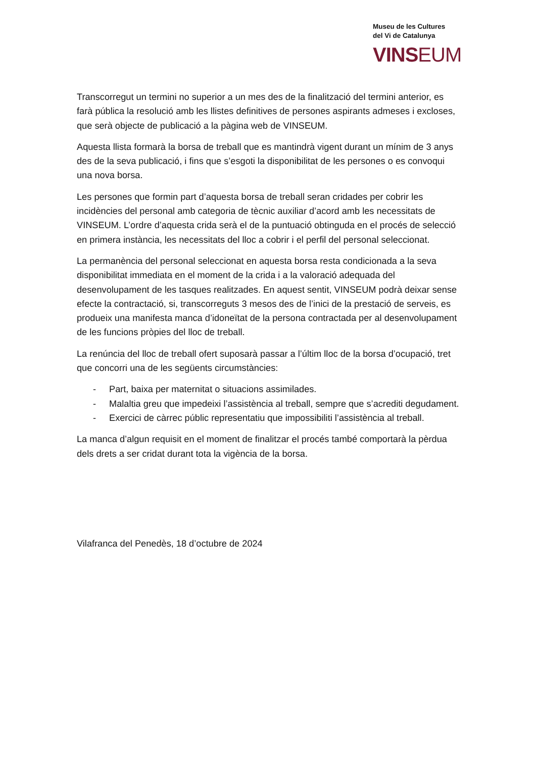Museu de les Cultures
del Vi de Catalunya
VINSEUM
Transcorregut un termini no superior a un mes des de la finalització del termini anterior, es farà pública la resolució amb les llistes definitives de persones aspirants admeses i excloses, que serà objecte de publicació a la pàgina web de VINSEUM.
Aquesta llista formarà la borsa de treball que es mantindrà vigent durant un mínim de 3 anys des de la seva publicació, i fins que s’esgoti la disponibilitat de les persones o es convoqui una nova borsa.
Les persones que formin part d’aquesta borsa de treball seran cridades per cobrir les incidències del personal amb categoria de tècnic auxiliar d’acord amb les necessitats de VINSEUM. L’ordre d’aquesta crida serà el de la puntuació obtinguda en el procés de selecció en primera instància, les necessitats del lloc a cobrir i el perfil del personal seleccionat.
La permanència del personal seleccionat en aquesta borsa resta condicionada a la seva disponibilitat immediata en el moment de la crida i a la valoració adequada del desenvolupament de les tasques realitzades. En aquest sentit, VINSEUM podrà deixar sense efecte la contractació, si, transcorreguts 3 mesos des de l’inici de la prestació de serveis, es produeix una manifesta manca d’idoneïtat de la persona contractada per al desenvolupament de les funcions pròpies del lloc de treball.
La renúncia del lloc de treball ofert suposarà passar a l’últim lloc de la borsa d’ocupació, tret que concorri una de les següents circumstàncies:
- Part, baixa per maternitat o situacions assimilades.
- Malaltia greu que impedeixi l’assistència al treball, sempre que s’acrediti degudament.
- Exercici de càrrec públic representatiu que impossibiliti l’assistència al treball.
La manca d’algun requisit en el moment de finalitzar el procés també comportarà la pèrdua dels drets a ser cridat durant tota la vigència de la borsa.
Vilafranca del Penedès, 18 d’octubre de 2024